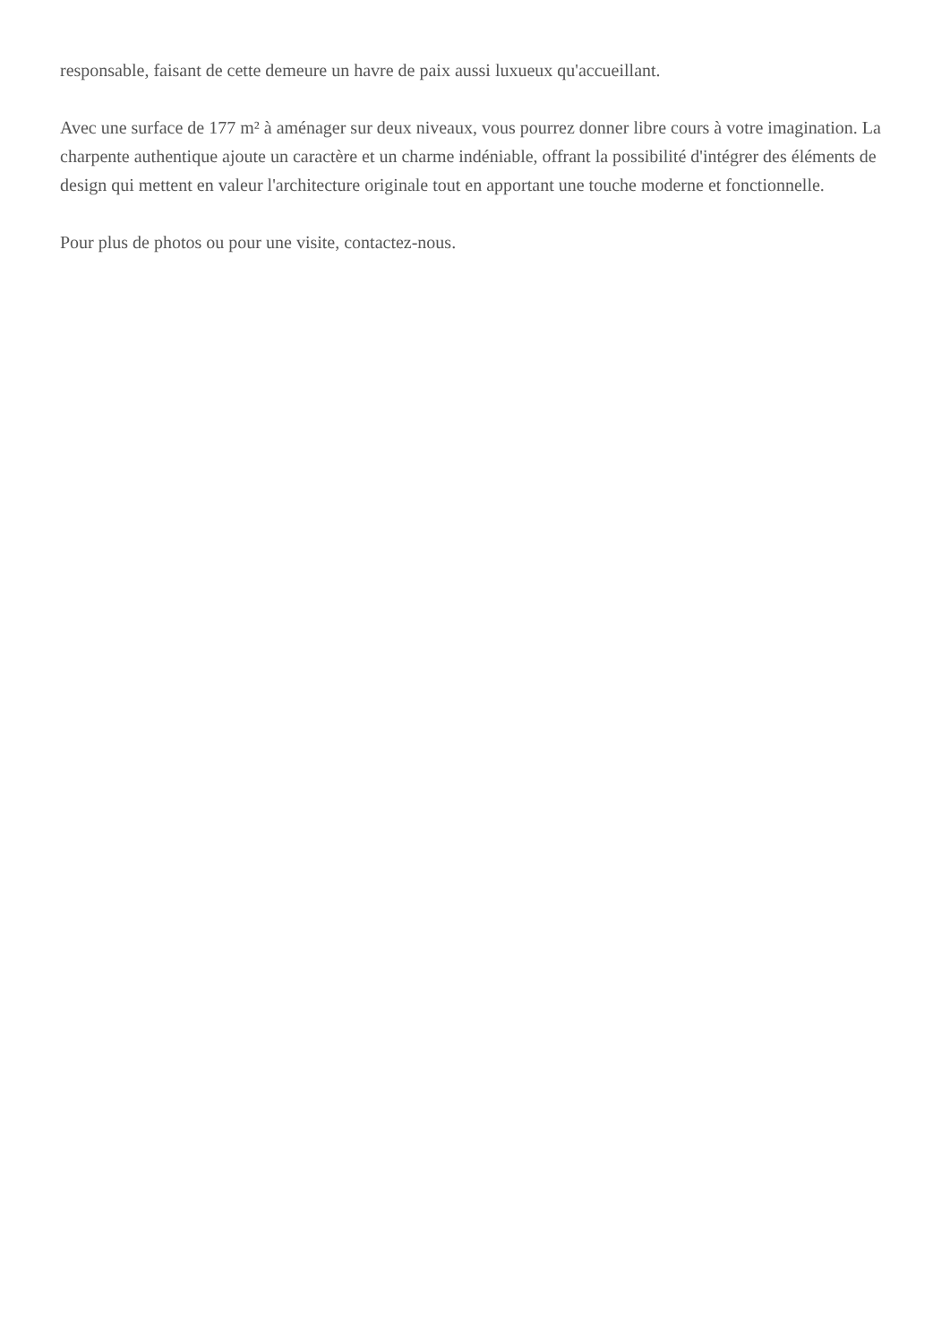responsable, faisant de cette demeure un havre de paix aussi luxueux qu'accueillant.
Avec une surface de 177 m² à aménager sur deux niveaux, vous pourrez donner libre cours à votre imagination. La charpente authentique ajoute un caractère et un charme indéniable, offrant la possibilité d'intégrer des éléments de design qui mettent en valeur l'architecture originale tout en apportant une touche moderne et fonctionnelle.
Pour plus de photos ou pour une visite, contactez-nous.